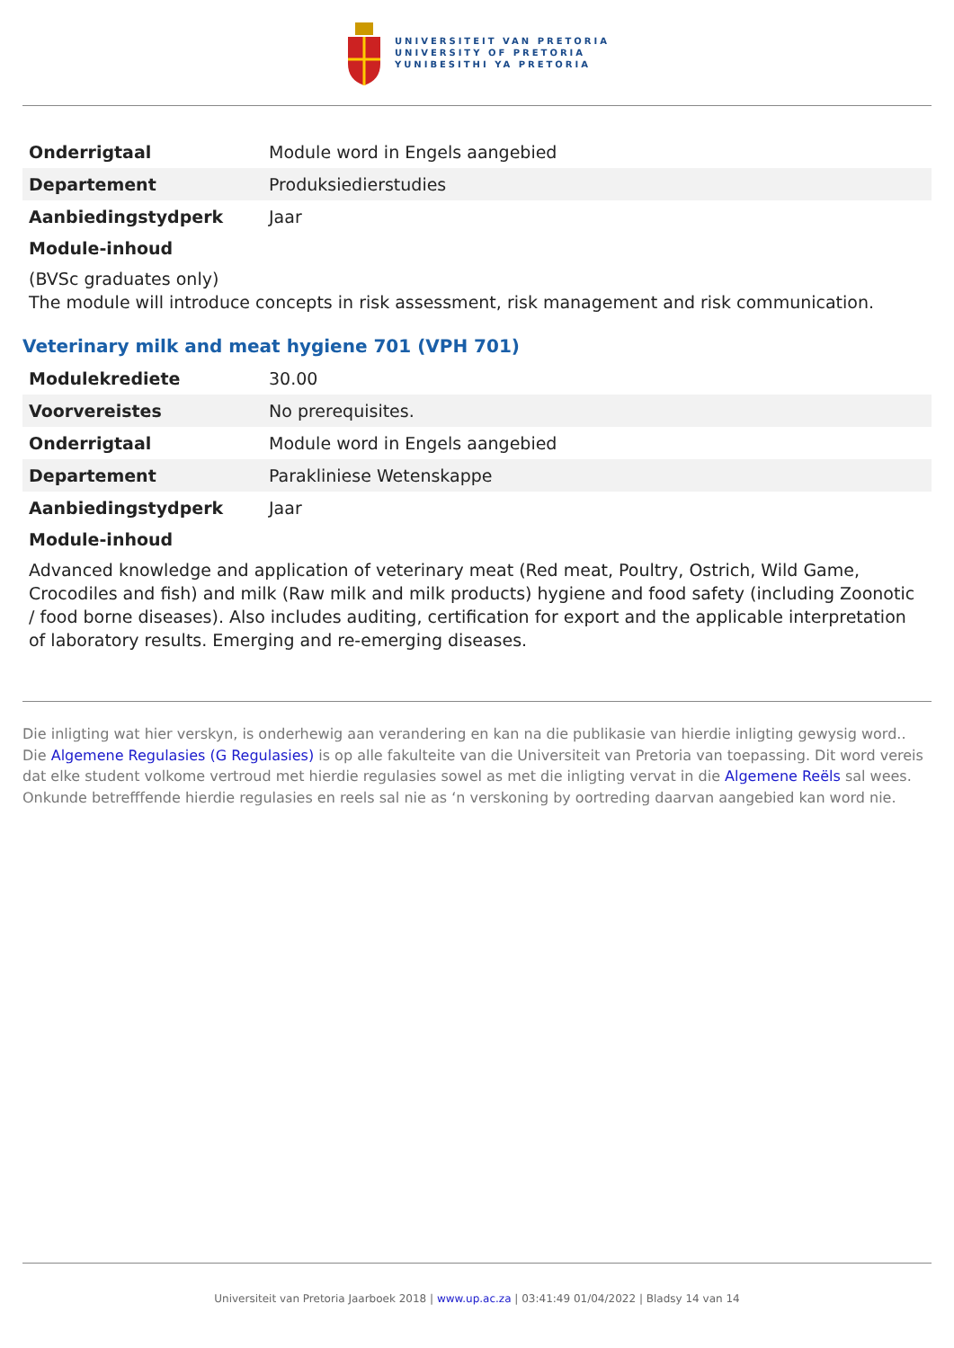UNIVERSITEIT VAN PRETORIA
UNIVERSITY OF PRETORIA
YUNIBESITHI YA PRETORIA
| Onderrigtaal | Module word in Engels aangebied |
| Departement | Produksiedierstudies |
| Aanbiedingstydperk | Jaar |
Module-inhoud
(BVSc graduates only)
The module will introduce concepts in risk assessment, risk management and risk communication.
Veterinary milk and meat hygiene 701 (VPH 701)
| Modulekrediete | 30.00 |
| Voorvereistes | No prerequisites. |
| Onderrigtaal | Module word in Engels aangebied |
| Departement | Parakliniese Wetenskappe |
| Aanbiedingstydperk | Jaar |
Module-inhoud
Advanced knowledge and application of veterinary meat (Red meat, Poultry, Ostrich, Wild Game, Crocodiles and fish) and milk (Raw milk and milk products) hygiene and food safety (including Zoonotic / food borne diseases). Also includes auditing, certification for export and the applicable interpretation of laboratory results. Emerging and re-emerging diseases.
Die inligting wat hier verskyn, is onderhewig aan verandering en kan na die publikasie van hierdie inligting gewysig word.. Die Algemene Regulasies (G Regulasies) is op alle fakulteite van die Universiteit van Pretoria van toepassing. Dit word vereis dat elke student volkome vertroud met hierdie regulasies sowel as met die inligting vervat in die Algemene Reëls sal wees. Onkunde betrefffende hierdie regulasies en reels sal nie as ‘n verskoning by oortreding daarvan aangebied kan word nie.
Universiteit van Pretoria Jaarboek 2018 | www.up.ac.za | 03:41:49 01/04/2022 | Bladsy 14 van 14